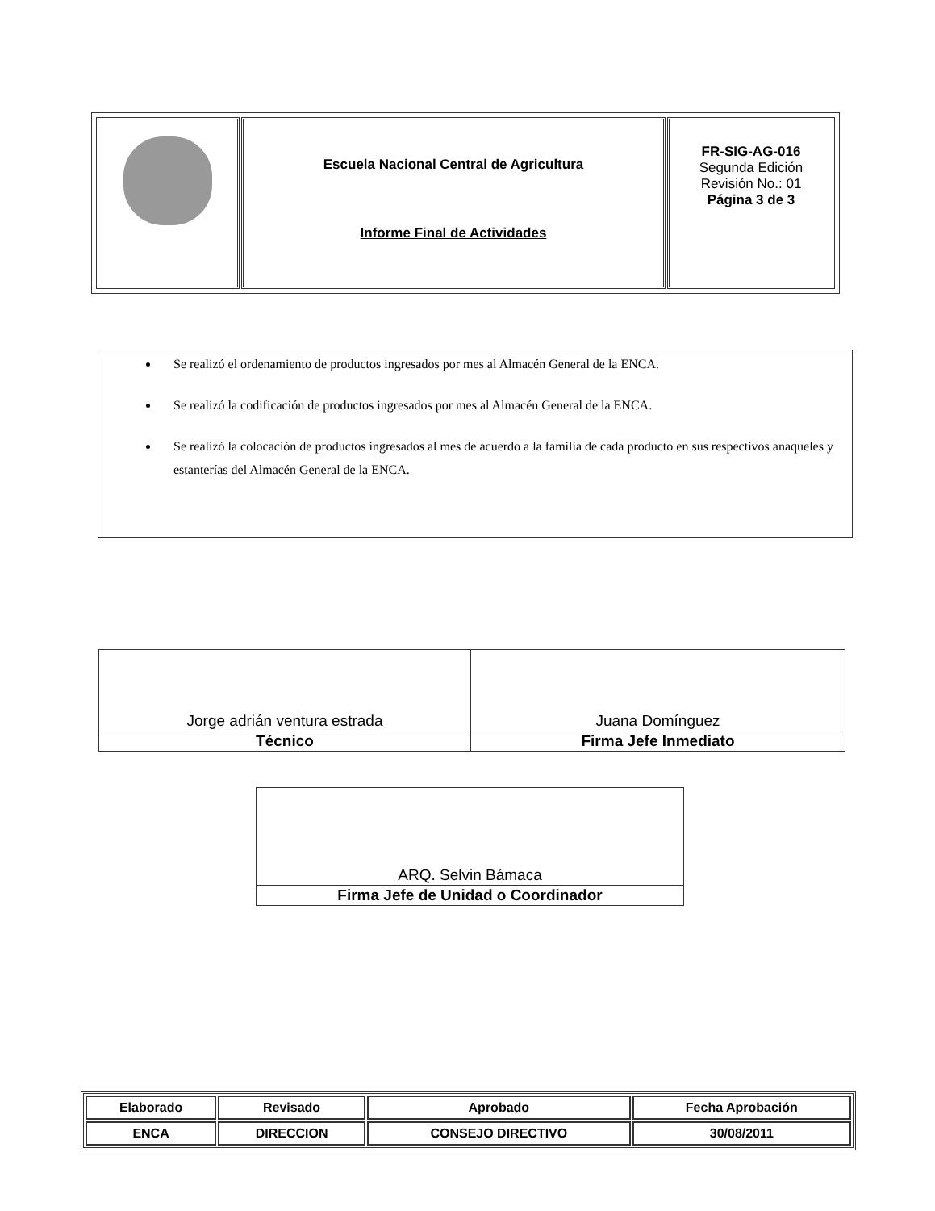| | Escuela Nacional Central de Agricultura Informe Final de Actividades | FR-SIG-AG-016 Segunda Edición Revisión No.: 01 Página 3 de 3 |
Se realizó el ordenamiento de productos ingresados por mes al Almacén General de la ENCA.
Se realizó la codificación de productos ingresados por mes al Almacén General de la ENCA.
Se realizó la colocación de productos ingresados al mes de acuerdo a la familia de cada producto en sus respectivos anaqueles y estanterías del Almacén General de la ENCA.
| Jorge adrián ventura estrada | Juana Domínguez |
| Técnico | Firma Jefe Inmediato |
| ARQ. Selvin Bámaca |
| Firma Jefe de Unidad o Coordinador |
| Elaborado | Revisado | Aprobado | Fecha Aprobación |
| ENCA | DIRECCION | CONSEJO DIRECTIVO | 30/08/2011 |